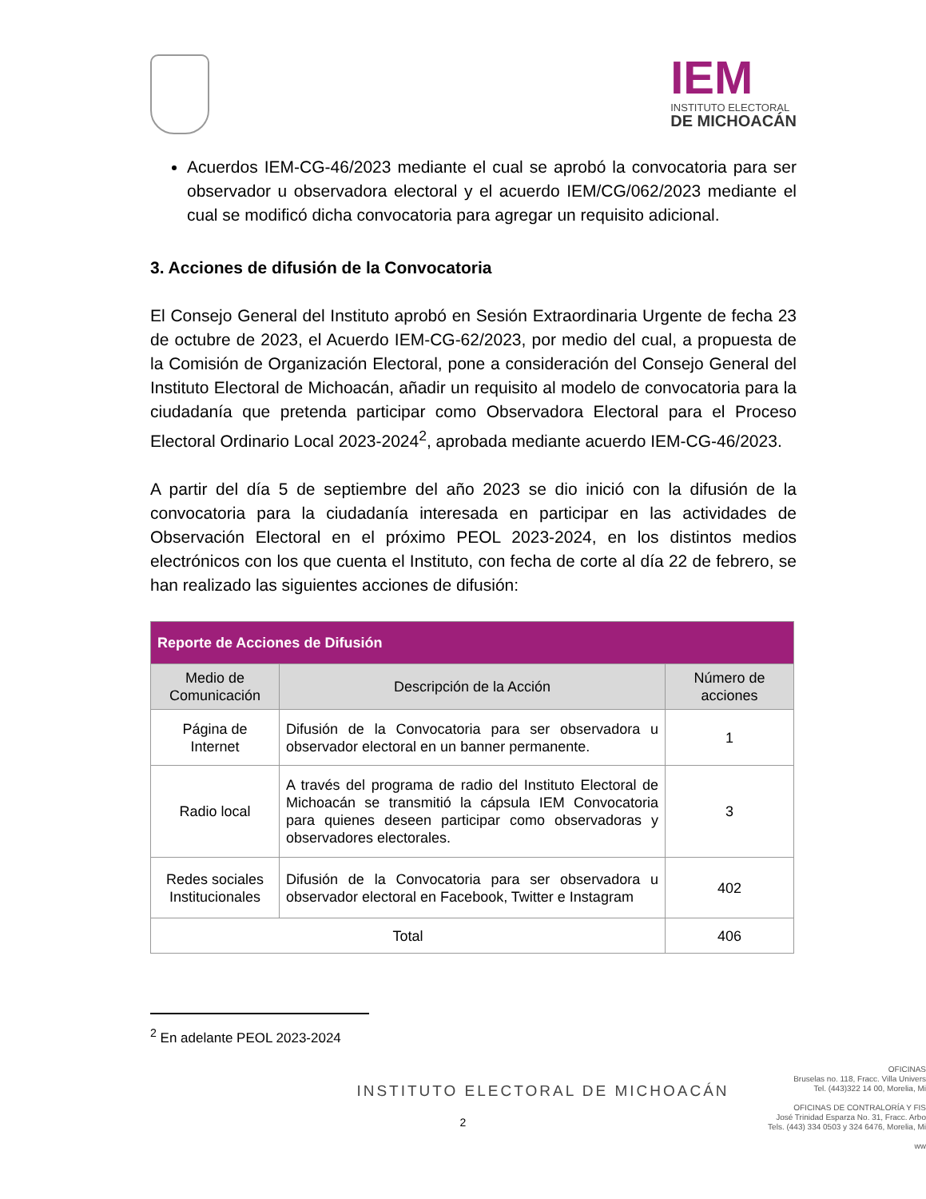IEM
INSTITUTO ELECTORAL
DE MICHOACÁN
Acuerdos IEM-CG-46/2023 mediante el cual se aprobó la convocatoria para ser observador u observadora electoral y el acuerdo IEM/CG/062/2023 mediante el cual se modificó dicha convocatoria para agregar un requisito adicional.
3. Acciones de difusión de la Convocatoria
El Consejo General del Instituto aprobó en Sesión Extraordinaria Urgente de fecha 23 de octubre de 2023, el Acuerdo IEM-CG-62/2023, por medio del cual, a propuesta de la Comisión de Organización Electoral, pone a consideración del Consejo General del Instituto Electoral de Michoacán, añadir un requisito al modelo de convocatoria para la ciudadanía que pretenda participar como Observadora Electoral para el Proceso Electoral Ordinario Local 2023-2024<sup>2</sup>, aprobada mediante acuerdo IEM-CG-46/2023.
A partir del día 5 de septiembre del año 2023 se dio inició con la difusión de la convocatoria para la ciudadanía interesada en participar en las actividades de Observación Electoral en el próximo PEOL 2023-2024, en los distintos medios electrónicos con los que cuenta el Instituto, con fecha de corte al día 22 de febrero, se han realizado las siguientes acciones de difusión:
| Reporte de Acciones de Difusión | | |
| --- | --- | --- |
| Medio de Comunicación | Descripción de la Acción | Número de acciones |
| Página de Internet | Difusión de la Convocatoria para ser observadora u observador electoral en un banner permanente. | 1 |
| Radio local | A través del programa de radio del Instituto Electoral de Michoacán se transmitió la cápsula IEM Convocatoria para quienes deseen participar como observadoras y observadores electorales. | 3 |
| Redes sociales Institucionales | Difusión de la Convocatoria para ser observadora u observador electoral en Facebook, Twitter e Instagram | 402 |
| Total | | 406 |
<sup>2</sup> En adelante PEOL 2023-2024
INSTITUTO ELECTORAL DE MICHOACÁN
2
OFICINAS
Bruselas no. 118, Fracc. Villa Univers
Tel. (443)322 14 00, Morelia, Mi
OFICINAS DE CONTRALORÍA Y FIS
José Trinidad Esparza No. 31, Fracc. Arbo
Tels. (443) 334 0503 y 324 6476, Morelia, Mi
ww